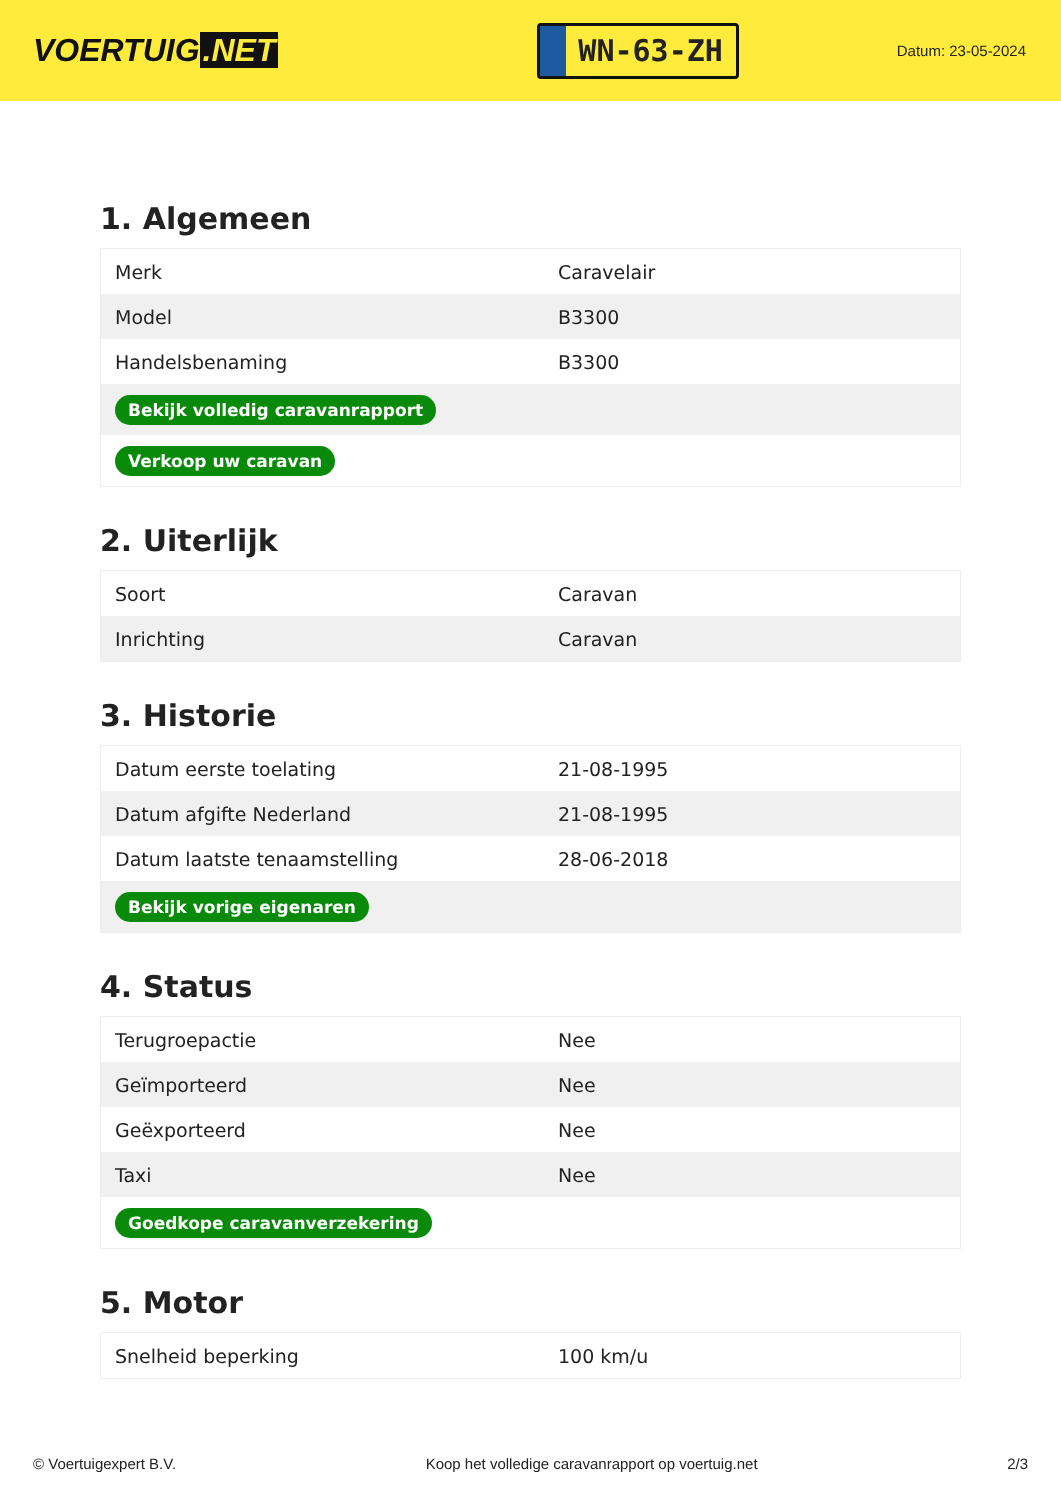VOERTUIG.NET
WN-63-ZH
Datum: 23-05-2024
1. Algemeen
| Merk | Caravelair |
| Model | B3300 |
| Handelsbenaming | B3300 |
| Bekijk volledig caravanrapport | |
| Verkoop uw caravan | |
2. Uiterlijk
| Soort | Caravan |
| Inrichting | Caravan |
3. Historie
| Datum eerste toelating | 21-08-1995 |
| Datum afgifte Nederland | 21-08-1995 |
| Datum laatste tenaamstelling | 28-06-2018 |
| Bekijk vorige eigenaren | |
4. Status
| Terugroepactie | Nee |
| Geïmporteerd | Nee |
| Geëxporteerd | Nee |
| Taxi | Nee |
| Goedkope caravanverzekering | |
5. Motor
| Snelheid beperking | 100 km/u |
© Voertuigexpert B.V. Koop het volledige caravanrapport op voertuig.net 2/3